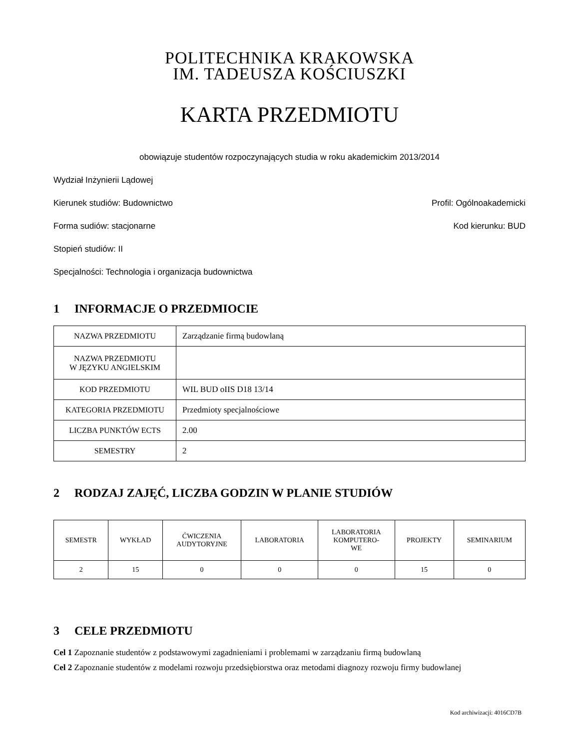POLITECHNIKA KRAKOWSKA
IM. TADEUSZA KOŚCIUSZKI
KARTA PRZEDMIOTU
obowiązuje studentów rozpoczynających studia w roku akademickim 2013/2014
Wydział Inżynierii Lądowej
Kierunek studiów: Budownictwo Profil: Ogólnoakademicki
Forma sudiów: stacjonarne Kod kierunku: BUD
Stopień studiów: II
Specjalności: Technologia i organizacja budownictwa
1 INFORMACJE O PRZEDMIOCIE
| NAZWA PRZEDMIOTU | Zarządzanie firmą budowlaną |
| NAZWA PRZEDMIOTU W JĘZYKU ANGIELSKIM | |
| KOD PRZEDMIOTU | WIL BUD oIIS D18 13/14 |
| KATEGORIA PRZEDMIOTU | Przedmioty specjalnościowe |
| LICZBA PUNKTÓW ECTS | 2.00 |
| SEMESTRY | 2 |
2 RODZAJ ZAJĘĆ, LICZBA GODZIN W PLANIE STUDIÓW
| SEMESTR | WYKŁAD | ĆWICZENIA AUDYTORYJNE | LABORATORIA | LABORATORIA KOMPUTERO- WE | PROJEKTY | SEMINARIUM |
| --- | --- | --- | --- | --- | --- | --- |
| 2 | 15 | 0 | 0 | 0 | 15 | 0 |
3 CELE PRZEDMIOTU
Cel 1 Zapoznanie studentów z podstawowymi zagadnieniami i problemami w zarządzaniu firmą budowlaną
Cel 2 Zapoznanie studentów z modelami rozwoju przedsiębiorstwa oraz metodami diagnozy rozwoju firmy budowlanej
Kod archiwizacji: 4016CD7B